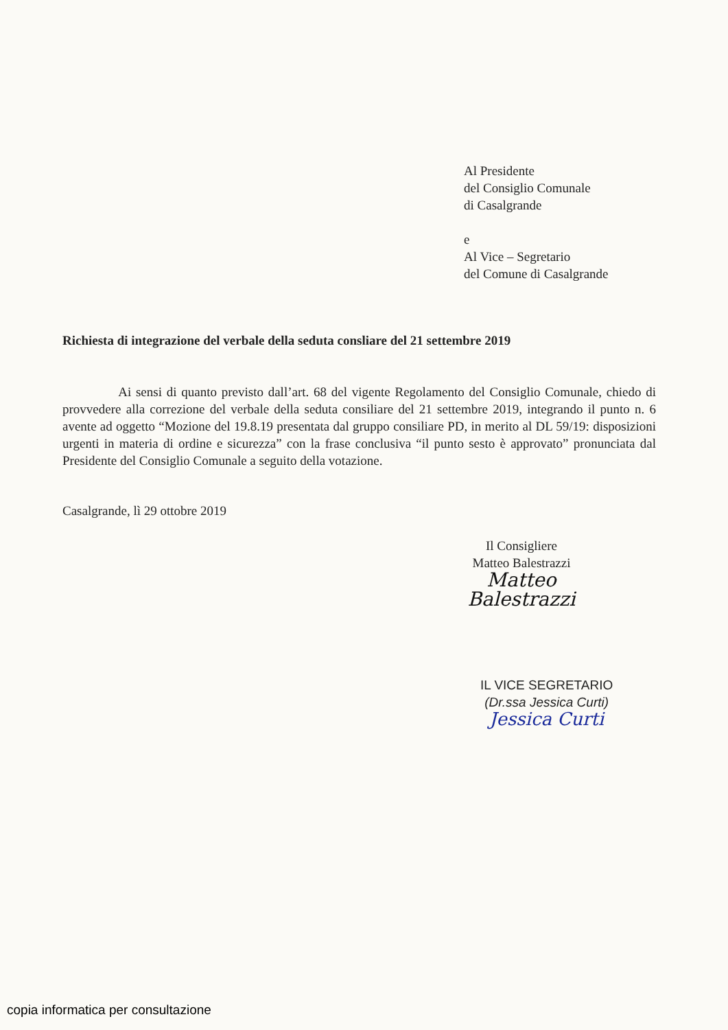Al Presidente
del Consiglio Comunale
di Casalgrande
e
Al Vice – Segretario
del Comune di Casalgrande
Richiesta di integrazione del verbale della seduta consliare del 21 settembre 2019
Ai sensi di quanto previsto dall’art. 68 del vigente Regolamento del Consiglio Comunale, chiedo di provvedere alla correzione del verbale della seduta consiliare del 21 settembre 2019, integrando il punto n. 6 avente ad oggetto “Mozione del 19.8.19 presentata dal gruppo consiliare PD, in merito al DL 59/19: disposizioni urgenti in materia di ordine e sicurezza” con la frase conclusiva “il punto sesto è approvato” pronunciata dal Presidente del Consiglio Comunale a seguito della votazione.
Casalgrande, lì 29 ottobre 2019
Il Consigliere
Matteo Balestrazzi
Matteo Balestrazzi
IL VICE SEGRETARIO
(Dr.ssa Jessica Curti)
Jessica Curti
copia informatica per consultazione